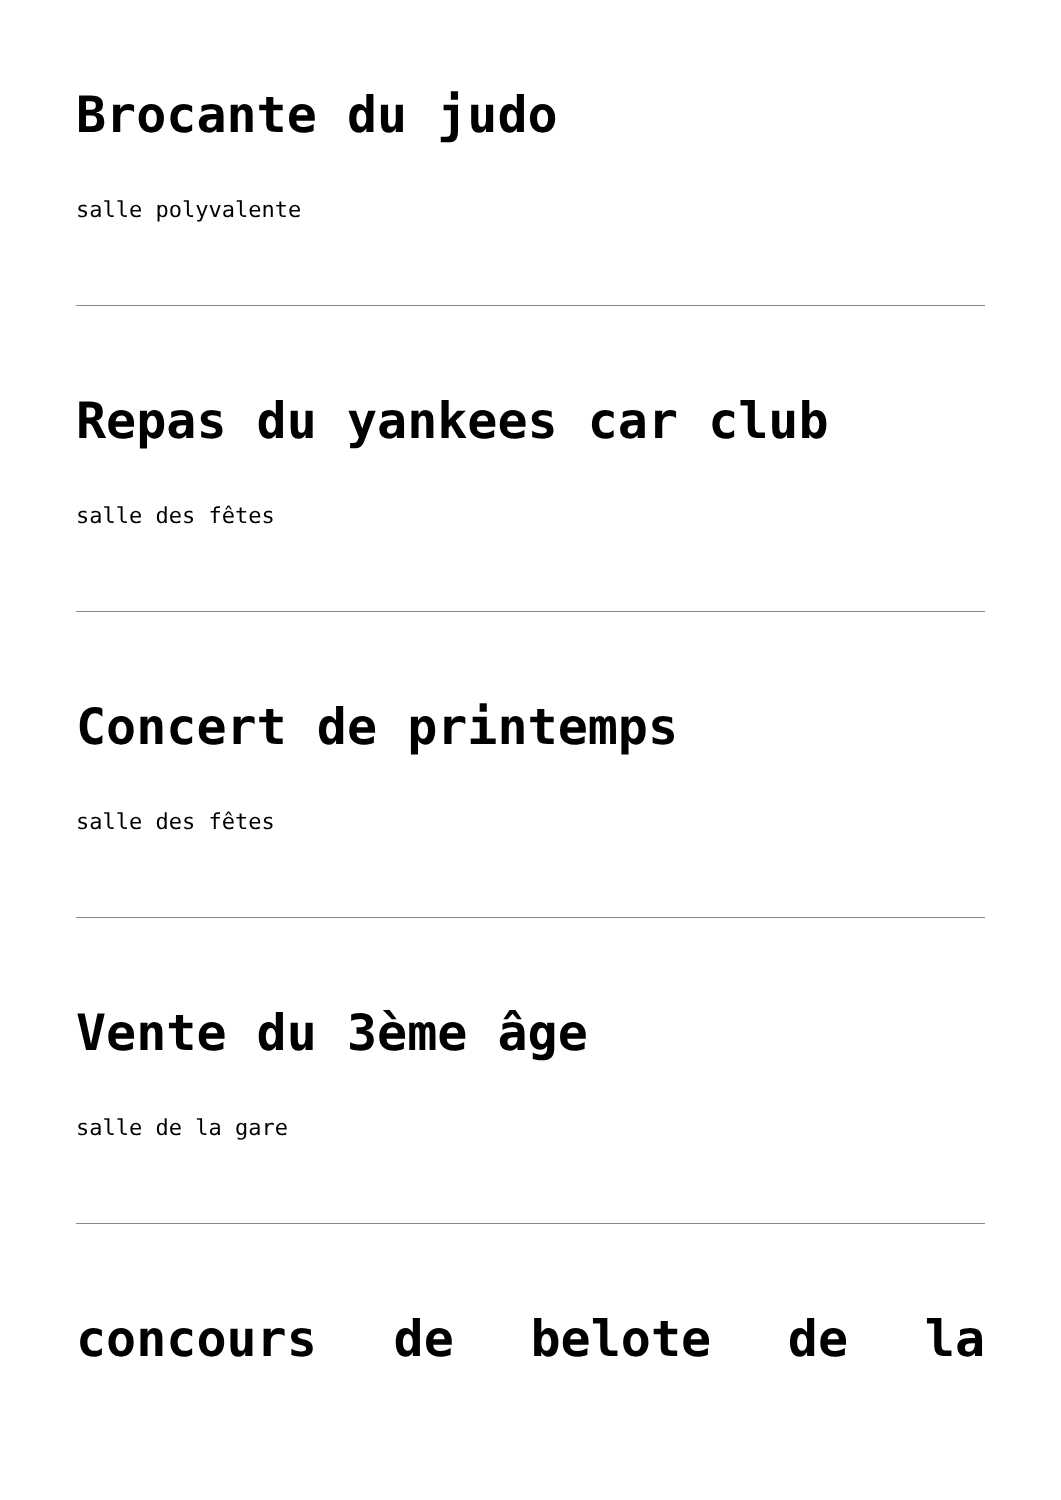Brocante du judo
salle polyvalente
Repas du yankees car club
salle des fêtes
Concert de printemps
salle des fêtes
Vente du 3ème âge
salle de la gare
concours de belote de la